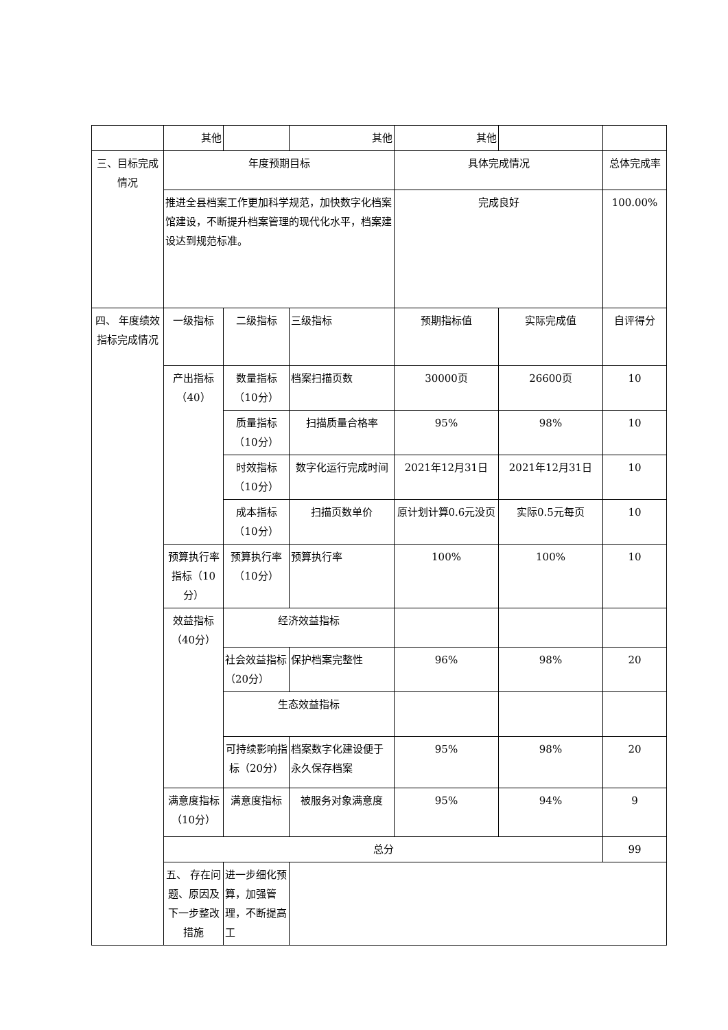| | 其他 | | 其他 | 其他 | | | |
| 三、目标完成情况 | 年度预期目标 | | | 具体完成情况 | | 总体完成率 | |
| | 推进全县档案工作更加科学规范，加快数字化档案馆建设，不断提升档案管理的现代化水平，档案建设达到规范标准。 | | | 完成良好 | | 100.00% | |
| 四、 年度绩效指标完成情况 | 一级指标 | 二级指标 | 三级指标 | 预期指标值 | 实际完成值 | 自评得分 | |
| | 产出指标（40） | 数量指标（10分） | 档案扫描页数 | 30000页 | 26600页 | 10 | |
| | | 质量指标（10分） | 扫描质量合格率 | 95% | 98% | 10 | |
| | | 时效指标（10分） | 数字化运行完成时间 | 2021年12月31日 | 2021年12月31日 | 10 | |
| | | 成本指标（10分） | 扫描页数单价 | 原计划计算0.6元没页 | 实际0.5元每页 | 10 | |
| | 预算执行率指标（10分） | 预算执行率（10分） | 预算执行率 | 100% | 100% | 10 | |
| | 效益指标（40分） | 经济效益指标 | | | | | |
| | | 社会效益指标 （20分） | 保护档案完整性 | 96% | 98% | 20 | |
| | | 生态效益指标 | | | | | |
| | | 可持续影响指标（20分） | 档案数字化建设便于永久保存档案 | 95% | 98% | 20 | |
| | 满意度指标（10分） | 满意度指标 | 被服务对象满意度 | 95% | 94% | 9 | |
| | 总分 | | | | | 99 | |
| | 五、 存在问题、原因及下一步整改措施 | 进一步细化预算，加强管理，不断提高工 | | | | | |